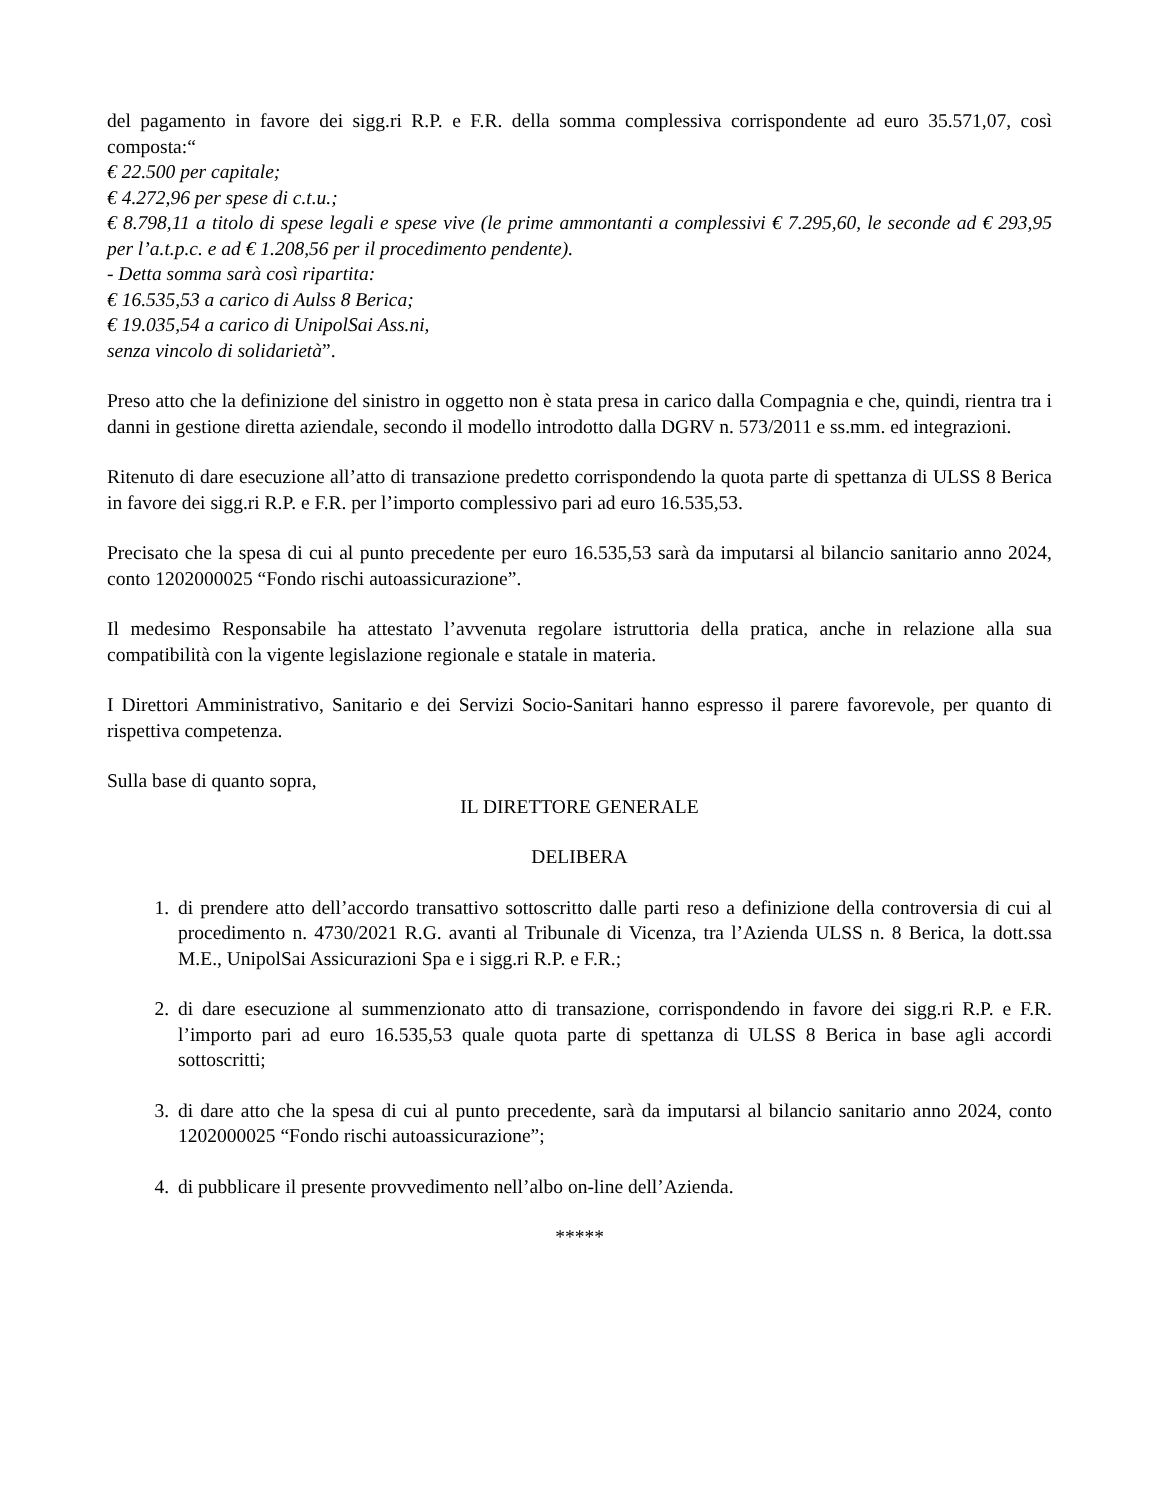del pagamento in favore dei sigg.ri R.P. e F.R. della somma complessiva corrispondente ad euro 35.571,07, così composta:“
€ 22.500 per capitale;
€ 4.272,96 per spese di c.t.u.;
€ 8.798,11 a titolo di spese legali e spese vive (le prime ammontanti a complessivi € 7.295,60, le seconde ad € 293,95 per l’a.t.p.c. e ad € 1.208,56 per il procedimento pendente).
- Detta somma sarà così ripartita:
€ 16.535,53 a carico di Aulss 8 Berica;
€ 19.035,54 a carico di UnipolSai Ass.ni,
senza vincolo di solidarietà”.
Preso atto che la definizione del sinistro in oggetto non è stata presa in carico dalla Compagnia e che, quindi, rientra tra i danni in gestione diretta aziendale, secondo il modello introdotto dalla DGRV n. 573/2011 e ss.mm. ed integrazioni.
Ritenuto di dare esecuzione all’atto di transazione predetto corrispondendo la quota parte di spettanza di ULSS 8 Berica in favore dei sigg.ri R.P. e F.R. per l’importo complessivo pari ad euro 16.535,53.
Precisato che la spesa di cui al punto precedente per euro 16.535,53 sarà da imputarsi al bilancio sanitario anno 2024, conto 1202000025 “Fondo rischi autoassicurazione”.
Il medesimo Responsabile ha attestato l’avvenuta regolare istruttoria della pratica, anche in relazione alla sua compatibilità con la vigente legislazione regionale e statale in materia.
I Direttori Amministrativo, Sanitario e dei Servizi Socio-Sanitari hanno espresso il parere favorevole, per quanto di rispettiva competenza.
Sulla base di quanto sopra,
IL DIRETTORE GENERALE
DELIBERA
1. di prendere atto dell’accordo transattivo sottoscritto dalle parti reso a definizione della controversia di cui al procedimento n. 4730/2021 R.G. avanti al Tribunale di Vicenza, tra l’Azienda ULSS n. 8 Berica, la dott.ssa M.E., UnipolSai Assicurazioni Spa e i sigg.ri R.P. e F.R.;
2. di dare esecuzione al summenzionato atto di transazione, corrispondendo in favore dei sigg.ri R.P. e F.R. l’importo pari ad euro 16.535,53 quale quota parte di spettanza di ULSS 8 Berica in base agli accordi sottoscritti;
3. di dare atto che la spesa di cui al punto precedente, sarà da imputarsi al bilancio sanitario anno 2024, conto 1202000025 “Fondo rischi autoassicurazione”;
4. di pubblicare il presente provvedimento nell’albo on-line dell’Azienda.
*****